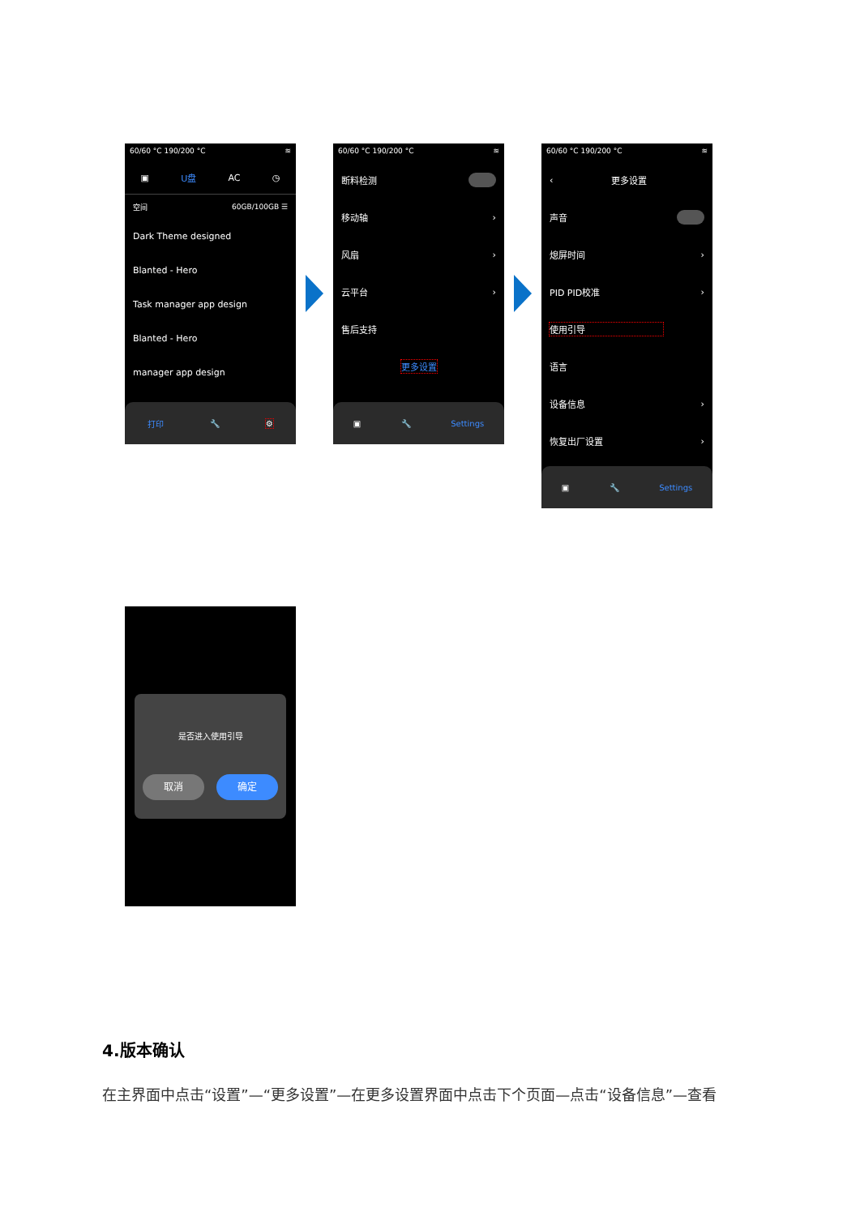60/60 °C 190/200 °C ≋
▣ U盘 AC ◷
空间 60GB/100GB ☰
Dark Theme designed
Blanted - Hero
Task manager app design
Blanted - Hero
manager app design
打印 🔧 ⚙
60/60 °C 190/200 °C ≋
断料检测
移动轴 ›
风扇 ›
云平台 ›
售后支持
更多设置
▣ 🔧 Settings
60/60 °C 190/200 °C ≋
‹ 更多设置
声音
熄屏时间 ›
PID PID校准 ›
使用引导
语言
设备信息 ›
恢复出厂设置 ›
▣ 🔧 Settings
是否进入使用引导
取消 确定
4.版本确认
在主界面中点击“设置”—“更多设置”—在更多设置界面中点击下个页面—点击“设备信息”—查看